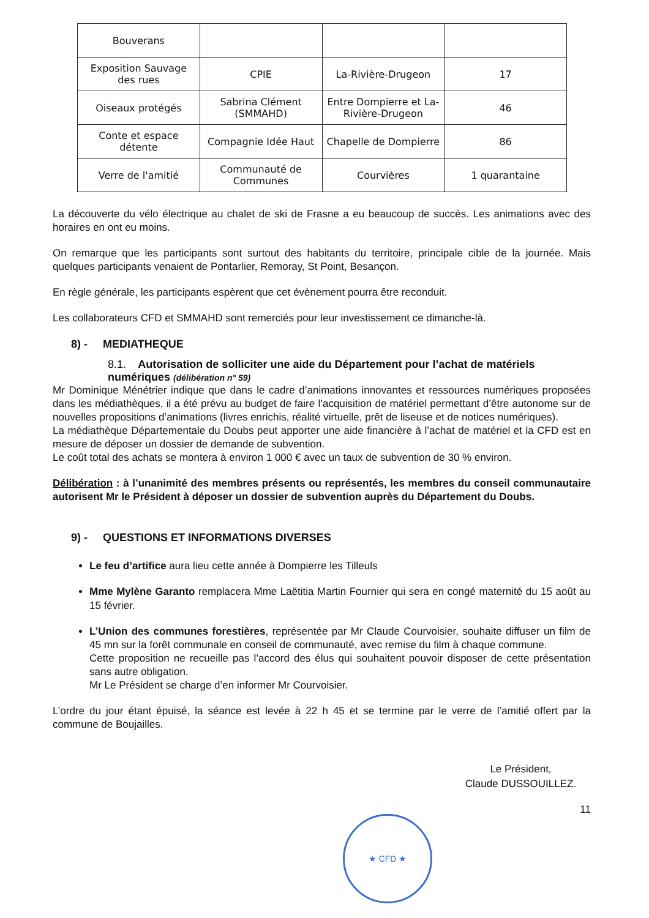| Bouverans | | | |
| Exposition Sauvage des rues | CPIE | La-Rivière-Drugeon | 17 |
| Oiseaux protégés | Sabrina Clément (SMMAHD) | Entre Dompierre et La-Rivière-Drugeon | 46 |
| Conte et espace détente | Compagnie Idée Haut | Chapelle de Dompierre | 86 |
| Verre de l'amitié | Communauté de Communes | Courvières | 1 quarantaine |
La découverte du vélo électrique au chalet de ski de Frasne a eu beaucoup de succès. Les animations avec des horaires en ont eu moins.
On remarque que les participants sont surtout des habitants du territoire, principale cible de la journée. Mais quelques participants venaient de Pontarlier, Remoray, St Point, Besançon.
En règle générale, les participants espèrent que cet évènement pourra être reconduit.
Les collaborateurs CFD et SMMAHD sont remerciés pour leur investissement ce dimanche-là.
8) - MEDIATHEQUE
8.1. Autorisation de solliciter une aide du Département pour l’achat de matériels numériques (délibération n° 59)
Mr Dominique Ménétrier indique que dans le cadre d’animations innovantes et ressources numériques proposées dans les médiathèques, il a été prévu au budget de faire l’acquisition de matériel permettant d’être autonome sur de nouvelles propositions d’animations (livres enrichis, réalité virtuelle, prêt de liseuse et de notices numériques).
La médiathèque Départementale du Doubs peut apporter une aide financière à l’achat de matériel et la CFD est en mesure de déposer un dossier de demande de subvention.
Le coût total des achats se montera à environ 1 000 € avec un taux de subvention de 30 % environ.
Délibération : à l’unanimité des membres présents ou représentés, les membres du conseil communautaire autorisent Mr le Président à déposer un dossier de subvention auprès du Département du Doubs.
9) - QUESTIONS ET INFORMATIONS DIVERSES
Le feu d’artifice aura lieu cette année à Dompierre les Tilleuls
Mme Mylène Garanto remplacera Mme Laëtitia Martin Fournier qui sera en congé maternité du 15 août au 15 février.
L’Union des communes forestières, représentée par Mr Claude Courvoisier, souhaite diffuser un film de 45 mn sur la forêt communale en conseil de communauté, avec remise du film à chaque commune.
Cette proposition ne recueille pas l’accord des élus qui souhaitent pouvoir disposer de cette présentation sans autre obligation.
Mr Le Président se charge d’en informer Mr Courvoisier.
L’ordre du jour étant épuisé, la séance est levée à 22 h 45 et se termine par le verre de l’amitié offert par la commune de Boujailles.
Le Président,
Claude DUSSOUILLEZ.
11
★ CFD ★